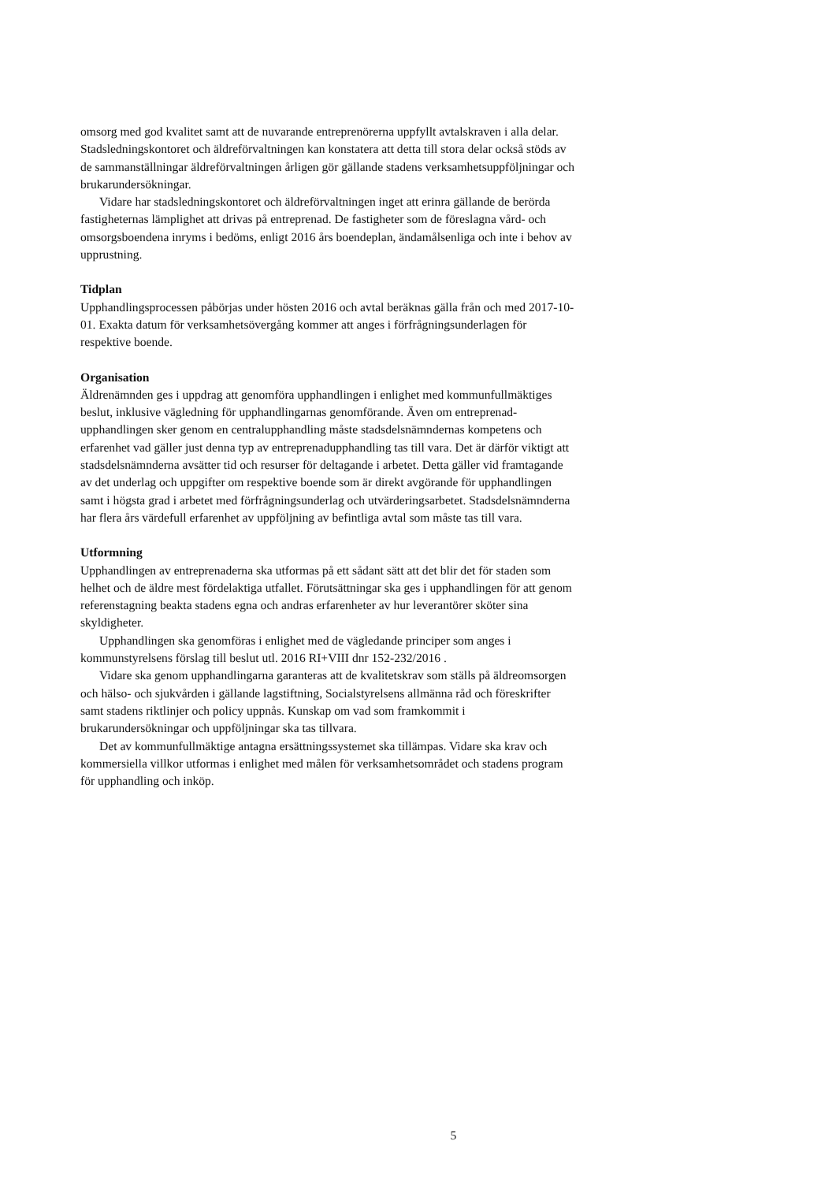omsorg med god kvalitet samt att de nuvarande entreprenörerna uppfyllt avtalskraven i alla delar. Stadsledningskontoret och äldreförvaltningen kan konstatera att detta till stora delar också stöds av de sammanställningar äldreförvaltningen årligen gör gällande stadens verksamhetsuppföljningar och brukarundersökningar.
Vidare har stadsledningskontoret och äldreförvaltningen inget att erinra gällande de berörda fastigheternas lämplighet att drivas på entreprenad. De fastigheter som de föreslagna vård- och omsorgsboendena inryms i bedöms, enligt 2016 års boendeplan, ändamålsenliga och inte i behov av upprustning.
Tidplan
Upphandlingsprocessen påbörjas under hösten 2016 och avtal beräknas gälla från och med 2017-10-01. Exakta datum för verksamhetsövergång kommer att anges i förfrågningsunderlagen för respektive boende.
Organisation
Äldrenämnden ges i uppdrag att genomföra upphandlingen i enlighet med kommunfullmäktiges beslut, inklusive vägledning för upphandlingarnas genomförande. Även om entreprenad-upphandlingen sker genom en centralupphandling måste stadsdelsnämndernas kompetens och erfarenhet vad gäller just denna typ av entreprenadupphandling tas till vara. Det är därför viktigt att stadsdelsnämnderna avsätter tid och resurser för deltagande i arbetet. Detta gäller vid framtagande av det underlag och uppgifter om respektive boende som är direkt avgörande för upphandlingen samt i högsta grad i arbetet med förfrågningsunderlag och utvärderingsarbetet. Stadsdelsnämnderna har flera års värdefull erfarenhet av uppföljning av befintliga avtal som måste tas till vara.
Utformning
Upphandlingen av entreprenaderna ska utformas på ett sådant sätt att det blir det för staden som helhet och de äldre mest fördelaktiga utfallet. Förutsättningar ska ges i upphandlingen för att genom referenstagning beakta stadens egna och andras erfarenheter av hur leverantörer sköter sina skyldigheter.
Upphandlingen ska genomföras i enlighet med de vägledande principer som anges i kommunstyrelsens förslag till beslut utl. 2016 RI+VIII dnr 152-232/2016 .
Vidare ska genom upphandlingarna garanteras att de kvalitetskrav som ställs på äldreomsorgen och hälso- och sjukvården i gällande lagstiftning, Socialstyrelsens allmänna råd och föreskrifter samt stadens riktlinjer och policy uppnås. Kunskap om vad som framkommit i brukarundersökningar och uppföljningar ska tas tillvara.
Det av kommunfullmäktige antagna ersättningssystemet ska tillämpas. Vidare ska krav och kommersiella villkor utformas i enlighet med målen för verksamhetsområdet och stadens program för upphandling och inköp.
5